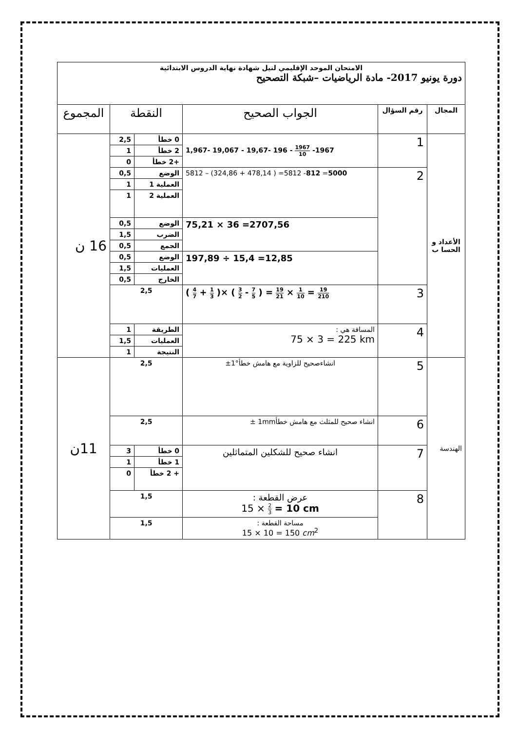| الامتحان الموحد الإقليمي لنيل شهادة نهاية الدروس الابتدائية دورة يونيو 2017- مادة الرياضيات –شبكة التصحيح | | | | | |
| المجال | رقم السؤال | الجواب الصحيح | النقطة | | المجموع |
| الأعداد و الحسا ب | 1 | 1,967- 19,067 - 19,67- 196 - 1967 10 -1967 | 0 خطأ | 2,5 | 16 ن |
| | | | 2 خطأ | 1 | |
| | | | +2 خطأ | 0 | |
| | 2 | 5812 – (324,86 + 478,14 ) =5812 - 812 = 5000 | الوضع | 0,5 | |
| | | | العملية 1 | 1 | |
| | | | العملية 2 | 1 | |
| | | 75,21 × 36 =2707,56 | الوضع | 0,5 | |
| | | | الضرب | 1,5 | |
| | | | الجمع | 0,5 | |
| | | 197,89 ÷ 15,4 =12,85 | الوضع | 0,5 | |
| | | | العمليات | 1,5 | |
| | | | الخارج | 0,5 | |
| | 3 | ( 4 7 + 1 3 )× ( 3 2 - 7 5 ) = 19 21 × 1 10 = 19 210 | 2,5 | | |
| | 4 | المسافة هي : 75 × 3 = 225 km | الطريقة | 1 | |
| | | | العمليات | 1,5 | |
| | | | النتيجة | 1 | |
| الهندسة | 5 | انشاءصحيح للزاوية مع هامش خطأ°1± | 2,5 | | 11ن |
| | 6 | انشاء صحيح للمثلث مع هامش خطأ1mm ± | 2,5 | | |
| | 7 | انشاء صحيح للشكلين المتماثلين | 0 خطأ | 3 | |
| | | | 1 خطأ | 1 | |
| | | | + 2 خطأ | 0 | |
| | 8 | عرض القطعة : 15 × 2 3 = 10 cm | 1,5 | | |
| | | مساحة القطعة : 15 × 10 = 150 cm<sup>2</sup> | 1,5 | | |